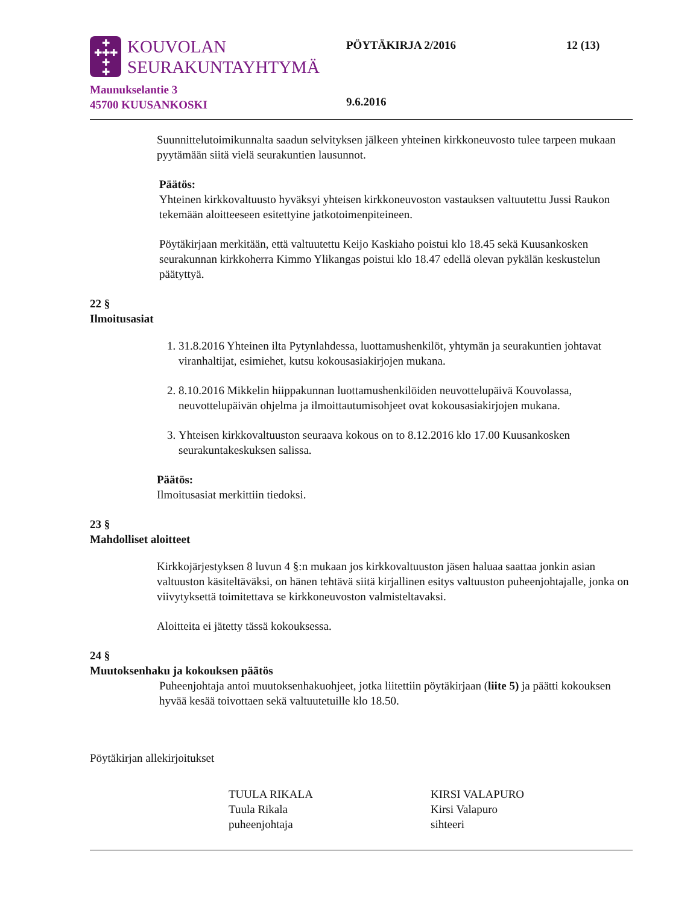✚
✚✚✚
✚
✚
KOUVOLAN
SEURAKUNTAYHTYMÄ
Maunukselantie 3
45700 KUUSANKOSKI
PÖYTÄKIRJA 2/2016
9.6.2016
12 (13)
Suunnittelutoimikunnalta saadun selvityksen jälkeen yhteinen kirkkoneuvosto tulee tarpeen mukaan pyytämään siitä vielä seurakuntien lausunnot.
Päätös:
Yhteinen kirkkovaltuusto hyväksyi yhteisen kirkkoneuvoston vastauksen valtuutettu Jussi Raukon tekemään aloitteeseen esitettyine jatkotoimenpiteineen.
Pöytäkirjaan merkitään, että valtuutettu Keijo Kaskiaho poistui klo 18.45 sekä Kuusankosken seurakunnan kirkkoherra Kimmo Ylikangas poistui klo 18.47 edellä olevan pykälän keskustelun päätyttyä.
22 §
Ilmoitusasiat
1. 31.8.2016 Yhteinen ilta Pytynlahdessa, luottamushenkilöt, yhtymän ja seurakuntien johtavat viranhaltijat, esimiehet, kutsu kokousasiakirjojen mukana.
2. 8.10.2016 Mikkelin hiippakunnan luottamushenkilöiden neuvottelupäivä Kouvolassa, neuvottelupäivän ohjelma ja ilmoittautumisohjeet ovat kokousasiakirjojen mukana.
3. Yhteisen kirkkovaltuuston seuraava kokous on to 8.12.2016 klo 17.00 Kuusankosken seurakuntakeskuksen salissa.
Päätös:
Ilmoitusasiat merkittiin tiedoksi.
23 §
Mahdolliset aloitteet
Kirkkojärjestyksen 8 luvun 4 §:n mukaan jos kirkkovaltuuston jäsen haluaa saattaa jonkin asian valtuuston käsiteltäväksi, on hänen tehtävä siitä kirjallinen esitys valtuuston puheenjohtajalle, jonka on viivytyksettä toimitettava se kirkkoneuvoston valmisteltavaksi.
Aloitteita ei jätetty tässä kokouksessa.
24 §
Muutoksenhaku ja kokouksen päätös
Puheenjohtaja antoi muutoksenhakuohjeet, jotka liitettiin pöytäkirjaan (liite 5) ja päätti kokouksen hyvää kesää toivottaen sekä valtuutetuille klo 18.50.
Pöytäkirjan allekirjoitukset
TUULA RIKALA
Tuula Rikala
puheenjohtaja
KIRSI VALAPURO
Kirsi Valapuro
sihteeri